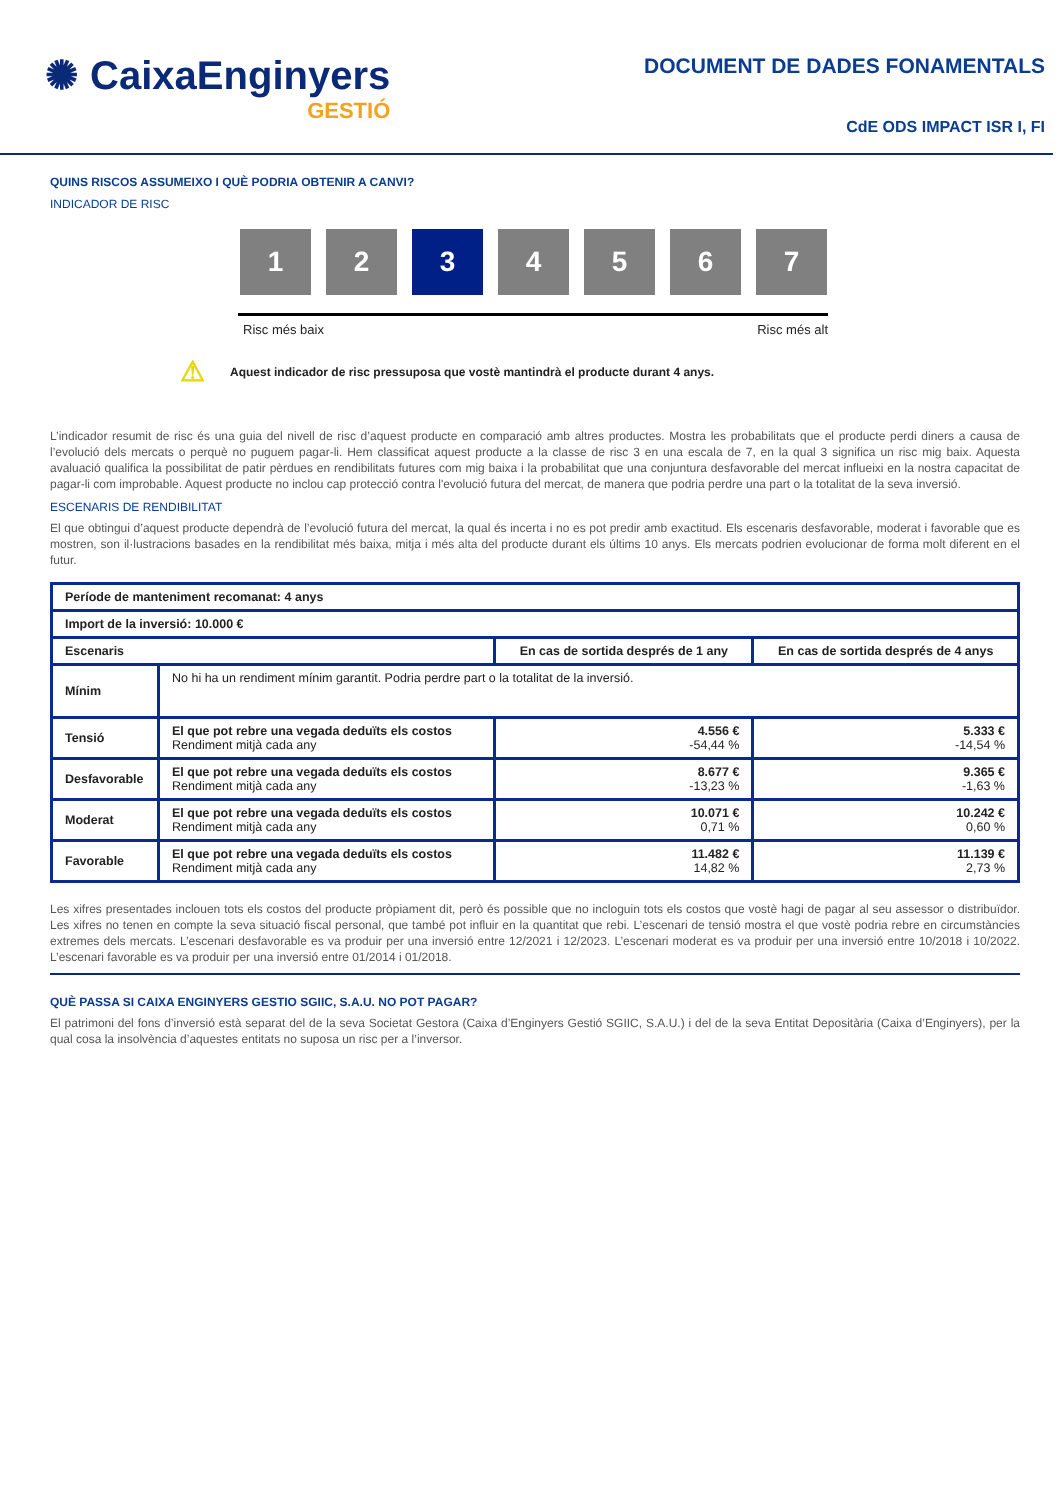✺ CaixaEnginyers
GESTIÓ
DOCUMENT DE DADES FONAMENTALS
CdE ODS IMPACT ISR I, FI
QUINS RISCOS ASSUMEIXO I QUÈ PODRIA OBTENIR A CANVI?
INDICADOR DE RISC
1 2 3 4 5 6 7
Risc més baix Risc més alt
⚠ Aquest indicador de risc pressuposa que vostè mantindrà el producte durant 4 anys.
L’indicador resumit de risc és una guia del nivell de risc d’aquest producte en comparació amb altres productes. Mostra les probabilitats que el producte perdi diners a causa de l’evolució dels mercats o perquè no puguem pagar-li. Hem classificat aquest producte a la classe de risc 3 en una escala de 7, en la qual 3 significa un risc mig baix. Aquesta avaluació qualifica la possibilitat de patir pèrdues en rendibilitats futures com mig baixa i la probabilitat que una conjuntura desfavorable del mercat influeixi en la nostra capacitat de pagar-li com improbable. Aquest producte no inclou cap protecció contra l'evolució futura del mercat, de manera que podria perdre una part o la totalitat de la seva inversió.
ESCENARIS DE RENDIBILITAT
El que obtingui d’aquest producte dependrà de l’evolució futura del mercat, la qual és incerta i no es pot predir amb exactitud. Els escenaris desfavorable, moderat i favorable que es mostren, son il·lustracions basades en la rendibilitat més baixa, mitja i més alta del producte durant els últims 10 anys. Els mercats podrien evolucionar de forma molt diferent en el futur.
| Període de manteniment recomanat: 4 anys | | | |
| --- | --- | --- | --- |
| Import de la inversió: 10.000 € | | | |
| Escenaris | | En cas de sortida després de 1 any | En cas de sortida després de 4 anys |
| Mínim | No hi ha un rendiment mínim garantit. Podria perdre part o la totalitat de la inversió. | | |
| Tensió | El que pot rebre una vegada deduïts els costos Rendiment mitjà cada any | 4.556 € -54,44 % | 5.333 € -14,54 % |
| Desfavorable | El que pot rebre una vegada deduïts els costos Rendiment mitjà cada any | 8.677 € -13,23 % | 9.365 € -1,63 % |
| Moderat | El que pot rebre una vegada deduïts els costos Rendiment mitjà cada any | 10.071 € 0,71 % | 10.242 € 0,60 % |
| Favorable | El que pot rebre una vegada deduïts els costos Rendiment mitjà cada any | 11.482 € 14,82 % | 11.139 € 2,73 % |
Les xifres presentades inclouen tots els costos del producte pròpiament dit, però és possible que no incloguin tots els costos que vostè hagi de pagar al seu assessor o distribuïdor. Les xifres no tenen en compte la seva situació fiscal personal, que també pot influir en la quantitat que rebi. L’escenari de tensió mostra el que vostè podria rebre en circumstàncies extremes dels mercats. L’escenari desfavorable es va produir per una inversió entre 12/2021 i 12/2023. L’escenari moderat es va produir per una inversió entre 10/2018 i 10/2022. L’escenari favorable es va produir per una inversió entre 01/2014 i 01/2018.
QUÈ PASSA SI CAIXA ENGINYERS GESTIO SGIIC, S.A.U. NO POT PAGAR?
El patrimoni del fons d’inversió està separat del de la seva Societat Gestora (Caixa d’Enginyers Gestió SGIIC, S.A.U.) i del de la seva Entitat Depositària (Caixa d’Enginyers), per la qual cosa la insolvència d’aquestes entitats no suposa un risc per a l’inversor.